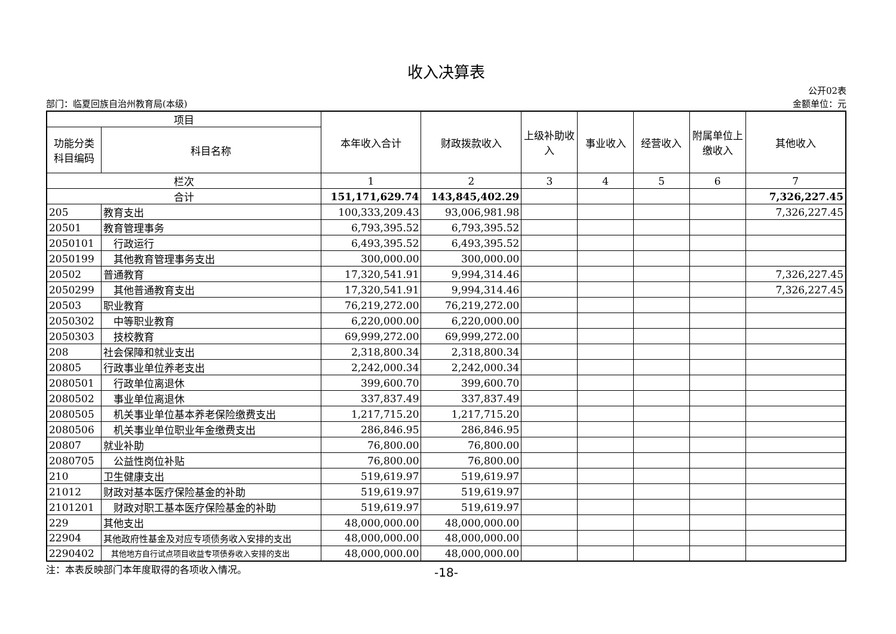收入决算表
公开02表
部门：临夏回族自治州教育局(本级) 金额单位：元
| 项目 | | 本年收入合计 | 财政拨款收入 | 上级补助收入 | 事业收入 | 经营收入 | 附属单位上缴收入 | 其他收入 |
| --- | --- | --- | --- | --- | --- | --- | --- | --- |
| 功能分类科目编码 | 科目名称 | | | | | | | |
| 栏次 | | 1 | 2 | 3 | 4 | 5 | 6 | 7 |
| 合计 | | 151,171,629.74 | 143,845,402.29 | | | | | 7,326,227.45 |
| 205 | 教育支出 | 100,333,209.43 | 93,006,981.98 | | | | | 7,326,227.45 |
| 20501 | 教育管理事务 | 6,793,395.52 | 6,793,395.52 | | | | | |
| 2050101 | 行政运行 | 6,493,395.52 | 6,493,395.52 | | | | | |
| 2050199 | 其他教育管理事务支出 | 300,000.00 | 300,000.00 | | | | | |
| 20502 | 普通教育 | 17,320,541.91 | 9,994,314.46 | | | | | 7,326,227.45 |
| 2050299 | 其他普通教育支出 | 17,320,541.91 | 9,994,314.46 | | | | | 7,326,227.45 |
| 20503 | 职业教育 | 76,219,272.00 | 76,219,272.00 | | | | | |
| 2050302 | 中等职业教育 | 6,220,000.00 | 6,220,000.00 | | | | | |
| 2050303 | 技校教育 | 69,999,272.00 | 69,999,272.00 | | | | | |
| 208 | 社会保障和就业支出 | 2,318,800.34 | 2,318,800.34 | | | | | |
| 20805 | 行政事业单位养老支出 | 2,242,000.34 | 2,242,000.34 | | | | | |
| 2080501 | 行政单位离退休 | 399,600.70 | 399,600.70 | | | | | |
| 2080502 | 事业单位离退休 | 337,837.49 | 337,837.49 | | | | | |
| 2080505 | 机关事业单位基本养老保险缴费支出 | 1,217,715.20 | 1,217,715.20 | | | | | |
| 2080506 | 机关事业单位职业年金缴费支出 | 286,846.95 | 286,846.95 | | | | | |
| 20807 | 就业补助 | 76,800.00 | 76,800.00 | | | | | |
| 2080705 | 公益性岗位补贴 | 76,800.00 | 76,800.00 | | | | | |
| 210 | 卫生健康支出 | 519,619.97 | 519,619.97 | | | | | |
| 21012 | 财政对基本医疗保险基金的补助 | 519,619.97 | 519,619.97 | | | | | |
| 2101201 | 财政对职工基本医疗保险基金的补助 | 519,619.97 | 519,619.97 | | | | | |
| 229 | 其他支出 | 48,000,000.00 | 48,000,000.00 | | | | | |
| 22904 | 其他政府性基金及对应专项债务收入安排的支出 | 48,000,000.00 | 48,000,000.00 | | | | | |
| 2290402 | 其他地方自行试点项目收益专项债券收入安排的支出 | 48,000,000.00 | 48,000,000.00 | | | | | |
注：本表反映部门本年度取得的各项收入情况。 -18-